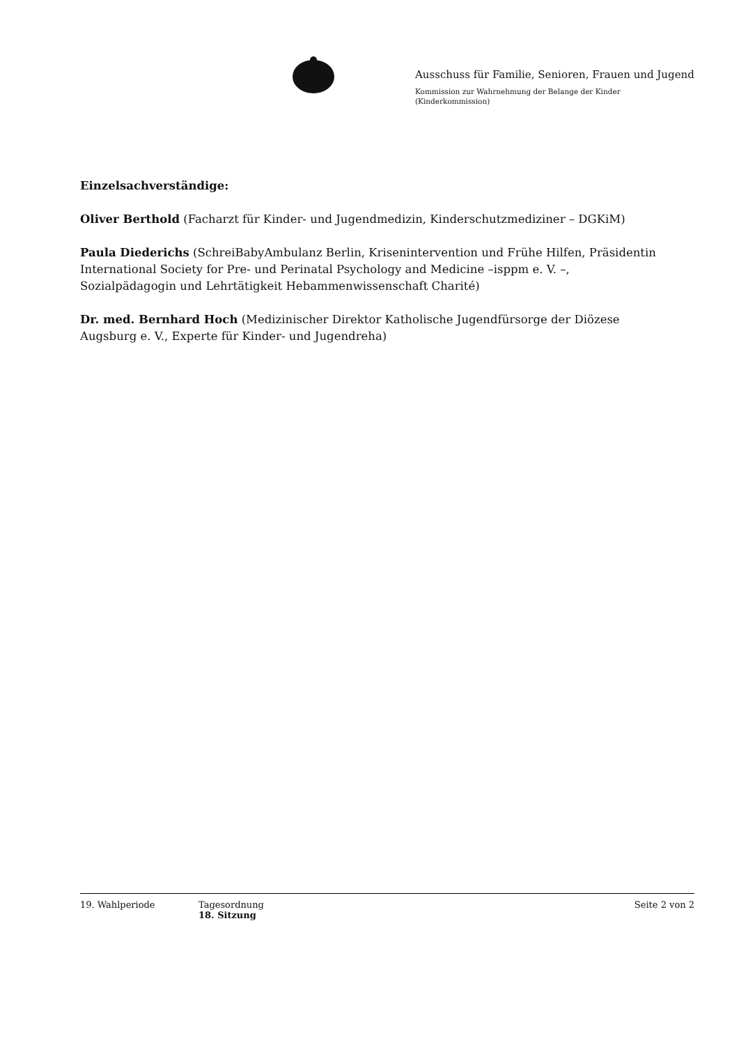Ausschuss für Familie, Senioren, Frauen und Jugend
Kommission zur Wahrnehmung der Belange der Kinder
(Kinderkommission)
Einzelsachverständige:
Oliver Berthold (Facharzt für Kinder- und Jugendmedizin, Kinderschutzmediziner – DGKiM)
Paula Diederichs (SchreiBabyAmbulanz Berlin, Krisenintervention und Frühe Hilfen, Präsidentin International Society for Pre- und Perinatal Psychology and Medicine –isppm e. V. –, Sozialpädagogin und Lehrtätigkeit Hebammenwissenschaft Charité)
Dr. med. Bernhard Hoch (Medizinischer Direktor Katholische Jugendfürsorge der Diözese Augsburg e. V., Experte für Kinder- und Jugendreha)
19. Wahlperiode Tagesordnung
18. Sitzung
Seite 2 von 2